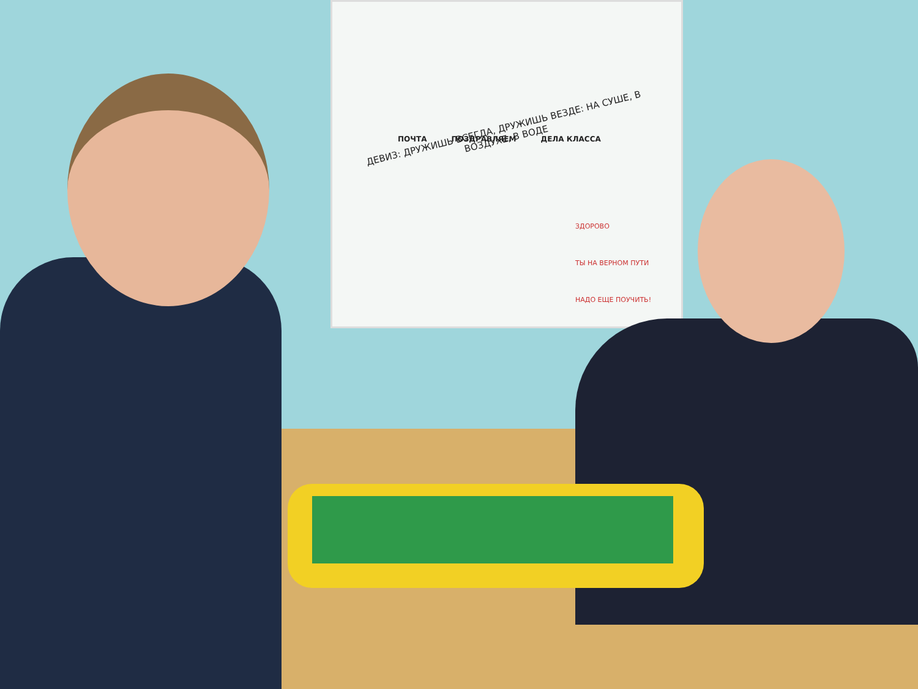ДЕВИЗ: ДРУЖИШЬ ВСЕГДА, ДРУЖИШЬ ВЕЗДЕ: НА СУШЕ, В ВОЗДУХЕ, В ВОДЕ
ПОЧТА ПОЗДРАВЛЯЕМ ДЕЛА КЛАССА
ЗДОРОВО
ТЫ НА ВЕРНОМ ПУТИ
НАДО ЕЩЕ ПОУЧИТЬ!